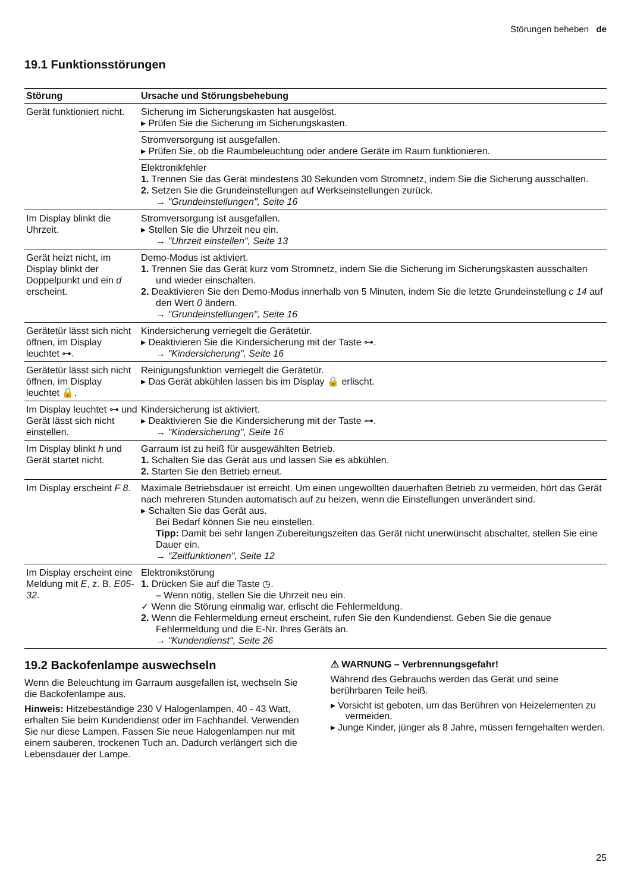Störungen beheben de
19.1 Funktionsstörungen
| Störung | Ursache und Störungsbehebung |
| --- | --- |
| Gerät funktioniert nicht. | Sicherung im Sicherungskasten hat ausgelöst. ▸ Prüfen Sie die Sicherung im Sicherungskasten. Stromversorgung ist ausgefallen. ▸ Prüfen Sie, ob die Raumbeleuchtung oder andere Geräte im Raum funktionieren. Elektronikfehler 1. Trennen Sie das Gerät mindestens 30 Sekunden vom Stromnetz, indem Sie die Sicherung ausschalten. 2. Setzen Sie die Grundeinstellungen auf Werkseinstellungen zurück. → "Grundeinstellungen", Seite 16 |
| Im Display blinkt die Uhrzeit. | Stromversorgung ist ausgefallen. ▸ Stellen Sie die Uhrzeit neu ein. → "Uhrzeit einstellen", Seite 13 |
| Gerät heizt nicht, im Display blinkt der Doppelpunkt und ein d erscheint. | Demo-Modus ist aktiviert. 1. Trennen Sie das Gerät kurz vom Stromnetz, indem Sie die Sicherung im Sicherungskasten ausschalten und wieder einschalten. 2. Deaktivieren Sie den Demo-Modus innerhalb von 5 Minuten, indem Sie die letzte Grundeinstellung c 14 auf den Wert 0 ändern. → "Grundeinstellungen", Seite 16 |
| Gerätetür lässt sich nicht öffnen, im Display leuchtet ⊶. | Kindersicherung verriegelt die Gerätetür. ▸ Deaktivieren Sie die Kindersicherung mit der Taste ⊶. → "Kindersicherung", Seite 16 |
| Gerätetür lässt sich nicht öffnen, im Display leuchtet 🔒. | Reinigungsfunktion verriegelt die Gerätetür. ▸ Das Gerät abkühlen lassen bis im Display 🔒 erlischt. |
| Im Display leuchtet ⊶ und Gerät lässt sich nicht einstellen. | Kindersicherung ist aktiviert. ▸ Deaktivieren Sie die Kindersicherung mit der Taste ⊶. → "Kindersicherung", Seite 16 |
| Im Display blinkt h und Gerät startet nicht. | Garraum ist zu heiß für ausgewählten Betrieb. 1. Schalten Sie das Gerät aus und lassen Sie es abkühlen. 2. Starten Sie den Betrieb erneut. |
| Im Display erscheint F 8 . | Maximale Betriebsdauer ist erreicht. Um einen ungewollten dauerhaften Betrieb zu vermeiden, hört das Gerät nach mehreren Stunden automatisch auf zu heizen, wenn die Einstellungen unverändert sind. ▸ Schalten Sie das Gerät aus. Bei Bedarf können Sie neu einstellen. Tipp: Damit bei sehr langen Zubereitungszeiten das Gerät nicht unerwünscht abschaltet, stellen Sie eine Dauer ein. → "Zeitfunktionen", Seite 12 |
| Im Display erscheint eine Meldung mit E , z. B. E05-32 . | Elektronikstörung 1. Drücken Sie auf die Taste ◷. – Wenn nötig, stellen Sie die Uhrzeit neu ein. ✓ Wenn die Störung einmalig war, erlischt die Fehlermeldung. 2. Wenn die Fehlermeldung erneut erscheint, rufen Sie den Kundendienst. Geben Sie die genaue Fehlermeldung und die E-Nr. Ihres Geräts an. → "Kundendienst", Seite 26 |
19.2 Backofenlampe auswechseln
Wenn die Beleuchtung im Garraum ausgefallen ist, wechseln Sie die Backofenlampe aus.
Hinweis: Hitzebeständige 230 V Halogenlampen, 40 - 43 Watt, erhalten Sie beim Kundendienst oder im Fachhandel. Verwenden Sie nur diese Lampen. Fassen Sie neue Halogenlampen nur mit einem sauberen, trockenen Tuch an. Dadurch verlängert sich die Lebensdauer der Lampe.
⚠ WARNUNG – Verbrennungsgefahr!
Während des Gebrauchs werden das Gerät und seine berührbaren Teile heiß.
▸ Vorsicht ist geboten, um das Berühren von Heizelementen zu vermeiden.
▸ Junge Kinder, jünger als 8 Jahre, müssen ferngehalten werden.
25